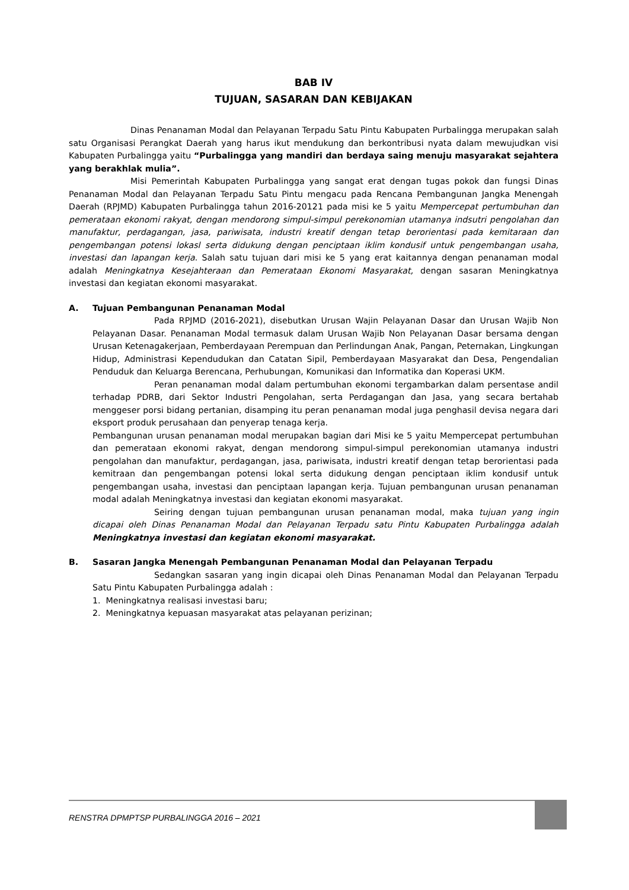BAB IV
TUJUAN, SASARAN DAN KEBIJAKAN
Dinas Penanaman Modal dan Pelayanan Terpadu Satu Pintu Kabupaten Purbalingga merupakan salah satu Organisasi Perangkat Daerah yang harus ikut mendukung dan berkontribusi nyata dalam mewujudkan visi Kabupaten Purbalingga yaitu “Purbalingga yang mandiri dan berdaya saing menuju masyarakat sejahtera yang berakhlak mulia”.
Misi Pemerintah Kabupaten Purbalingga yang sangat erat dengan tugas pokok dan fungsi Dinas Penanaman Modal dan Pelayanan Terpadu Satu Pintu mengacu pada Rencana Pembangunan Jangka Menengah Daerah (RPJMD) Kabupaten Purbalingga tahun 2016-20121 pada misi ke 5 yaitu Mempercepat pertumbuhan dan pemerataan ekonomi rakyat, dengan mendorong simpul-simpul perekonomian utamanya indsutri pengolahan dan manufaktur, perdagangan, jasa, pariwisata, industri kreatif dengan tetap berorientasi pada kemitaraan dan pengembangan potensi lokasl serta didukung dengan penciptaan iklim kondusif untuk pengembangan usaha, investasi dan lapangan kerja. Salah satu tujuan dari misi ke 5 yang erat kaitannya dengan penanaman modal adalah Meningkatnya Kesejahteraan dan Pemerataan Ekonomi Masyarakat, dengan sasaran Meningkatnya investasi dan kegiatan ekonomi masyarakat.
A. Tujuan Pembangunan Penanaman Modal
Pada RPJMD (2016-2021), disebutkan Urusan Wajin Pelayanan Dasar dan Urusan Wajib Non Pelayanan Dasar. Penanaman Modal termasuk dalam Urusan Wajib Non Pelayanan Dasar bersama dengan Urusan Ketenagakerjaan, Pemberdayaan Perempuan dan Perlindungan Anak, Pangan, Peternakan, Lingkungan Hidup, Administrasi Kependudukan dan Catatan Sipil, Pemberdayaan Masyarakat dan Desa, Pengendalian Penduduk dan Keluarga Berencana, Perhubungan, Komunikasi dan Informatika dan Koperasi UKM.
Peran penanaman modal dalam pertumbuhan ekonomi tergambarkan dalam persentase andil terhadap PDRB, dari Sektor Industri Pengolahan, serta Perdagangan dan Jasa, yang secara bertahab menggeser porsi bidang pertanian, disamping itu peran penanaman modal juga penghasil devisa negara dari eksport produk perusahaan dan penyerap tenaga kerja.
Pembangunan urusan penanaman modal merupakan bagian dari Misi ke 5 yaitu Mempercepat pertumbuhan dan pemerataan ekonomi rakyat, dengan mendorong simpul-simpul perekonomian utamanya industri pengolahan dan manufaktur, perdagangan, jasa, pariwisata, industri kreatif dengan tetap berorientasi pada kemitraan dan pengembangan potensi lokal serta didukung dengan penciptaan iklim kondusif untuk pengembangan usaha, investasi dan penciptaan lapangan kerja. Tujuan pembangunan urusan penanaman modal adalah Meningkatnya investasi dan kegiatan ekonomi masyarakat.
Seiring dengan tujuan pembangunan urusan penanaman modal, maka tujuan yang ingin dicapai oleh Dinas Penanaman Modal dan Pelayanan Terpadu satu Pintu Kabupaten Purbalingga adalah Meningkatnya investasi dan kegiatan ekonomi masyarakat.
B. Sasaran Jangka Menengah Pembangunan Penanaman Modal dan Pelayanan Terpadu
Sedangkan sasaran yang ingin dicapai oleh Dinas Penanaman Modal dan Pelayanan Terpadu Satu Pintu Kabupaten Purbalingga adalah :
1. Meningkatnya realisasi investasi baru;
2. Meningkatnya kepuasan masyarakat atas pelayanan perizinan;
RENSTRA DPMPTSP PURBALINGGA 2016 – 2021